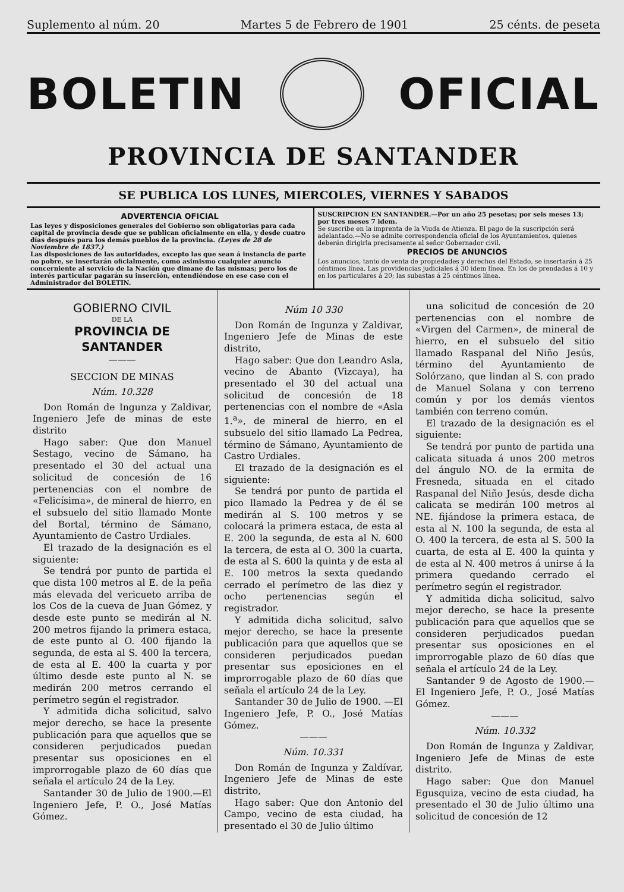Suplemento al núm. 20 Martes 5 de Febrero de 1901 25 cénts. de peseta
BOLETIN OFICIAL
PROVINCIA DE SANTANDER
SE PUBLICA LOS LUNES, MIERCOLES, VIERNES Y SABADOS
ADVERTENCIA OFICIAL
Las leyes y disposiciones generales del Gobierno son obligatorias para cada capital de provincia desde que se publican oficialmente en ella, y desde cuatro días después para los demás pueblos de la provincia. (Leyes de 28 de Noviembre de 1837.)
Las disposiciones de las autoridades, excepto las que sean á instancia de parte no pobre, se insertarán oficialmente, como asimismo cualquier anuncio concerniente al servicio de la Nación que dimane de las mismas; pero los de interés particular pagarán su inserción, entendiéndose en ese caso con el Administrador del BOLETIN.
SUSCRIPCION EN SANTANDER.—Por un año 25 pesetas; por seis meses 13; por tres meses 7 idem.
Se suscribe en la imprenta de la Viuda de Atienza. El pago de la suscripción será adelantado.—No se admite correspondencia oficial de los Ayuntamientos, quienes deberán dirigirla precisamente al señor Gobernador civil.
PRECIOS DE ANUNCIOS
Los anuncios, tanto de venta de propiedades y derechos del Estado, se insertarán á 25 céntimos línea. Las providencias judiciales á 30 idem línea. En los de prendadas á 10 y en los particulares á 20; las subastas á 25 céntimos línea.
GOBIERNO CIVIL
DE LA
PROVINCIA DE SANTANDER
———
SECCION DE MINAS
Núm. 10.328
Don Román de Ingunza y Zaldivar, Ingeniero Jefe de minas de este distrito
Hago saber: Que don Manuel Sestago, vecino de Sámano, ha presentado el 30 del actual una solicitud de concesión de 16 pertenencias con el nombre de «Felicísima», de mineral de hierro, en el subsuelo del sitio llamado Monte del Bortal, término de Sámano, Ayuntamiento de Castro Urdiales.
El trazado de la designación es el siguiente:
Se tendrá por punto de partida el que dista 100 metros al E. de la peña más elevada del vericueto arriba de los Cos de la cueva de Juan Gómez, y desde este punto se medirán al N. 200 metros fijando la primera estaca, de este punto al O. 400 fijando la segunda, de esta al S. 400 la tercera, de esta al E. 400 la cuarta y por último desde este punto al N. se medirán 200 metros cerrando el perímetro según el registrador.
Y admitida dicha solicitud, salvo mejor derecho, se hace la presente publicación para que aquellos que se consideren perjudicados puedan presentar sus oposiciones en el improrrogable plazo de 60 días que señala el artículo 24 de la Ley.
Santander 30 de Julio de 1900.—El Ingeniero Jefe, P. O., José Matías Gómez.
Núm 10 330
Don Román de Ingunza y Zaldivar, Ingeniero Jefe de Minas de este distrito,
Hago saber: Que don Leandro Asla, vecino de Abanto (Vizcaya), ha presentado el 30 del actual una solicitud de concesión de 18 pertenencias con el nombre de «Asla 1.<sup>a</sup>», de mineral de hierro, en el subsuelo del sitio llamado La Pedrea, término de Sámano, Ayuntamiento de Castro Urdiales.
El trazado de la designación es el siguiente:
Se tendrá por punto de partida el pico llamado la Pedrea y de él se medirán al S. 100 metros y se colocará la primera estaca, de esta al E. 200 la segunda, de esta al N. 600 la tercera, de esta al O. 300 la cuarta, de esta al S. 600 la quinta y de esta al E. 100 metros la sexta quedando cerrado el perímetro de las diez y ocho pertenencias según el registrador.
Y admitida dicha solicitud, salvo mejor derecho, se hace la presente publicación para que aquellos que se consideren perjudicados puedan presentar sus eposiciones en el improrrogable plazo de 60 días que señala el artículo 24 de la Ley.
Santander 30 de Julio de 1900. —El Ingeniero Jefe, P. O., José Matías Gómez.
———
Núm. 10.331
Don Román de Ingunza y Zaldívar, Ingeniero Jefe de Minas de este distrito,
Hago saber: Que don Antonio del Campo, vecino de esta ciudad, ha presentado el 30 de Julio último
una solicitud de concesión de 20 pertenencias con el nombre de «Virgen del Carmen», de mineral de hierro, en el subsuelo del sitio llamado Raspanal del Niño Jesús, término del Ayuntamiento de Solórzano, que lindan al S. con prado de Manuel Solana y con terreno común y por los demás vientos también con terreno común.
El trazado de la designación es el siguiente:
Se tendrá por punto de partida una calicata situada á unos 200 metros del ángulo NO. de la ermita de Fresneda, situada en el citado Raspanal del Niño Jesús, desde dicha calicata se medirán 100 metros al NE. fijándose la primera estaca, de esta al N. 100 la segunda, de esta al O. 400 la tercera, de esta al S. 500 la cuarta, de esta al E. 400 la quinta y de esta al N. 400 metros á unirse á la primera quedando cerrado el perímetro según el registrador.
Y admitida dicha solicitud, salvo mejor derecho, se hace la presente publicación para que aquellos que se consideren perjudicados puedan presentar sus oposiciones en el improrrogable plazo de 60 días que señala el artículo 24 de la Ley.
Santander 9 de Agosto de 1900.—El Ingeniero Jefe, P. O., José Matías Gómez.
———
Núm. 10.332
Don Román de Ingunza y Zaldivar, Ingeniero Jefe de Minas de este distrito.
Hago saber: Que don Manuel Egusquiza, vecino de esta ciudad, ha presentado el 30 de Julio último una solicitud de concesión de 12